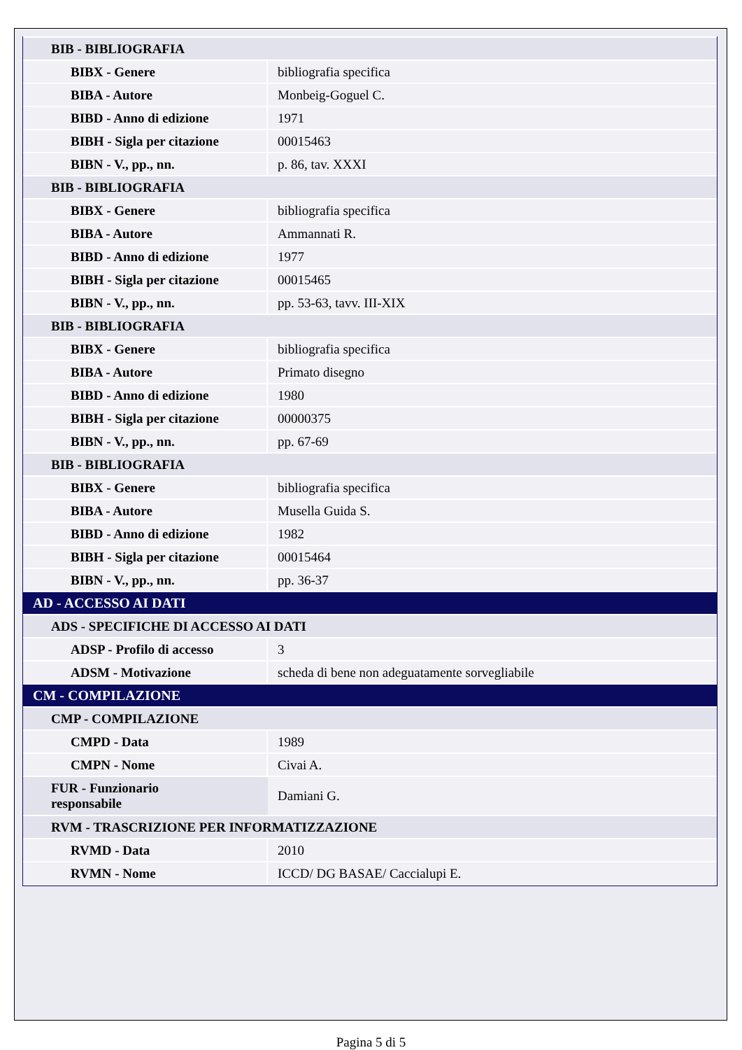| BIB - BIBLIOGRAFIA | |
| BIBX - Genere | bibliografia specifica |
| BIBA - Autore | Monbeig-Goguel C. |
| BIBD - Anno di edizione | 1971 |
| BIBH - Sigla per citazione | 00015463 |
| BIBN - V., pp., nn. | p. 86, tav. XXXI |
| BIB - BIBLIOGRAFIA | |
| BIBX - Genere | bibliografia specifica |
| BIBA - Autore | Ammannati R. |
| BIBD - Anno di edizione | 1977 |
| BIBH - Sigla per citazione | 00015465 |
| BIBN - V., pp., nn. | pp. 53-63, tavv. III-XIX |
| BIB - BIBLIOGRAFIA | |
| BIBX - Genere | bibliografia specifica |
| BIBA - Autore | Primato disegno |
| BIBD - Anno di edizione | 1980 |
| BIBH - Sigla per citazione | 00000375 |
| BIBN - V., pp., nn. | pp. 67-69 |
| BIB - BIBLIOGRAFIA | |
| BIBX - Genere | bibliografia specifica |
| BIBA - Autore | Musella Guida S. |
| BIBD - Anno di edizione | 1982 |
| BIBH - Sigla per citazione | 00015464 |
| BIBN - V., pp., nn. | pp. 36-37 |
| AD - ACCESSO AI DATI | |
| ADS - SPECIFICHE DI ACCESSO AI DATI | |
| ADSP - Profilo di accesso | 3 |
| ADSM - Motivazione | scheda di bene non adeguatamente sorvegliabile |
| CM - COMPILAZIONE | |
| CMP - COMPILAZIONE | |
| CMPD - Data | 1989 |
| CMPN - Nome | Civai A. |
| FUR - Funzionario responsabile | Damiani G. |
| RVM - TRASCRIZIONE PER INFORMATIZZAZIONE | |
| RVMD - Data | 2010 |
| RVMN - Nome | ICCD/ DG BASAE/ Caccialupi E. |
Pagina 5 di 5